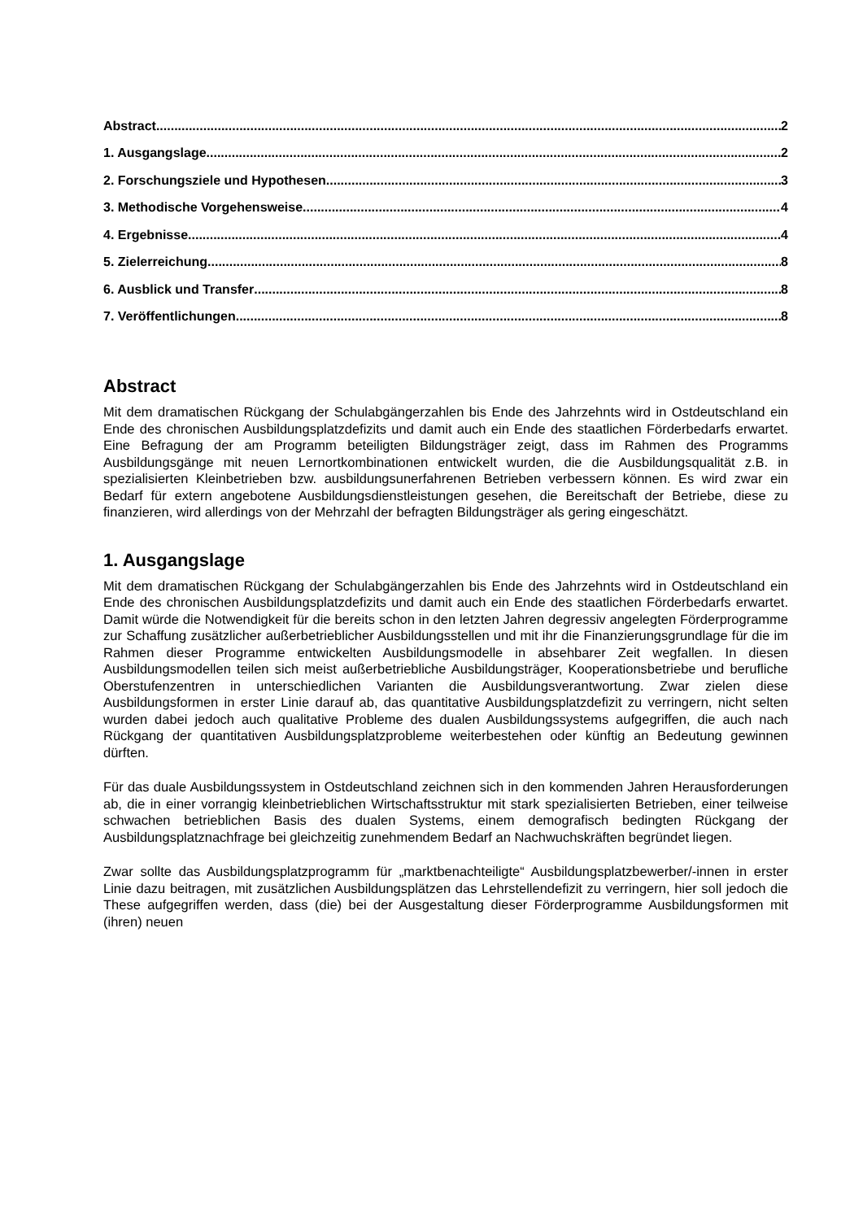Abstract 2
1. Ausgangslage 2
2. Forschungsziele und Hypothesen 3
3. Methodische Vorgehensweise 4
4. Ergebnisse 4
5. Zielerreichung 8
6. Ausblick und Transfer 8
7. Veröffentlichungen 8
Abstract
Mit dem dramatischen Rückgang der Schulabgängerzahlen bis Ende des Jahrzehnts wird in Ostdeutschland ein Ende des chronischen Ausbildungsplatzdefizits und damit auch ein Ende des staatlichen Förderbedarfs erwartet. Eine Befragung der am Programm beteiligten Bildungsträger zeigt, dass im Rahmen des Programms Ausbildungsgänge mit neuen Lernortkombinationen entwickelt wurden, die die Ausbildungsqualität z.B. in spezialisierten Kleinbetrieben bzw. ausbildungsunerfahrenen Betrieben verbessern können. Es wird zwar ein Bedarf für extern angebotene Ausbildungsdienstleistungen gesehen, die Bereitschaft der Betriebe, diese zu finanzieren, wird allerdings von der Mehrzahl der befragten Bildungsträger als gering eingeschätzt.
1. Ausgangslage
Mit dem dramatischen Rückgang der Schulabgängerzahlen bis Ende des Jahrzehnts wird in Ostdeutschland ein Ende des chronischen Ausbildungsplatzdefizits und damit auch ein Ende des staatlichen Förderbedarfs erwartet. Damit würde die Notwendigkeit für die bereits schon in den letzten Jahren degressiv angelegten Förderprogramme zur Schaffung zusätzlicher außerbetrieblicher Ausbildungsstellen und mit ihr die Finanzierungsgrundlage für die im Rahmen dieser Programme entwickelten Ausbildungsmodelle in absehbarer Zeit wegfallen. In diesen Ausbildungsmodellen teilen sich meist außerbetriebliche Ausbildungsträger, Kooperationsbetriebe und berufliche Oberstufenzentren in unterschiedlichen Varianten die Ausbildungsverantwortung. Zwar zielen diese Ausbildungsformen in erster Linie darauf ab, das quantitative Ausbildungsplatzdefizit zu verringern, nicht selten wurden dabei jedoch auch qualitative Probleme des dualen Ausbildungssystems aufgegriffen, die auch nach Rückgang der quantitativen Ausbildungsplatzprobleme weiterbestehen oder künftig an Bedeutung gewinnen dürften.
Für das duale Ausbildungssystem in Ostdeutschland zeichnen sich in den kommenden Jahren Herausforderungen ab, die in einer vorrangig kleinbetrieblichen Wirtschaftsstruktur mit stark spezialisierten Betrieben, einer teilweise schwachen betrieblichen Basis des dualen Systems, einem demografisch bedingten Rückgang der Ausbildungsplatznachfrage bei gleichzeitig zunehmendem Bedarf an Nachwuchskräften begründet liegen.
Zwar sollte das Ausbildungsplatzprogramm für „marktbenachteiligte“ Ausbildungsplatzbewerber/-innen in erster Linie dazu beitragen, mit zusätzlichen Ausbildungsplätzen das Lehrstellendefizit zu verringern, hier soll jedoch die These aufgegriffen werden, dass (die) bei der Ausgestaltung dieser Förderprogramme Ausbildungsformen mit (ihren) neuen